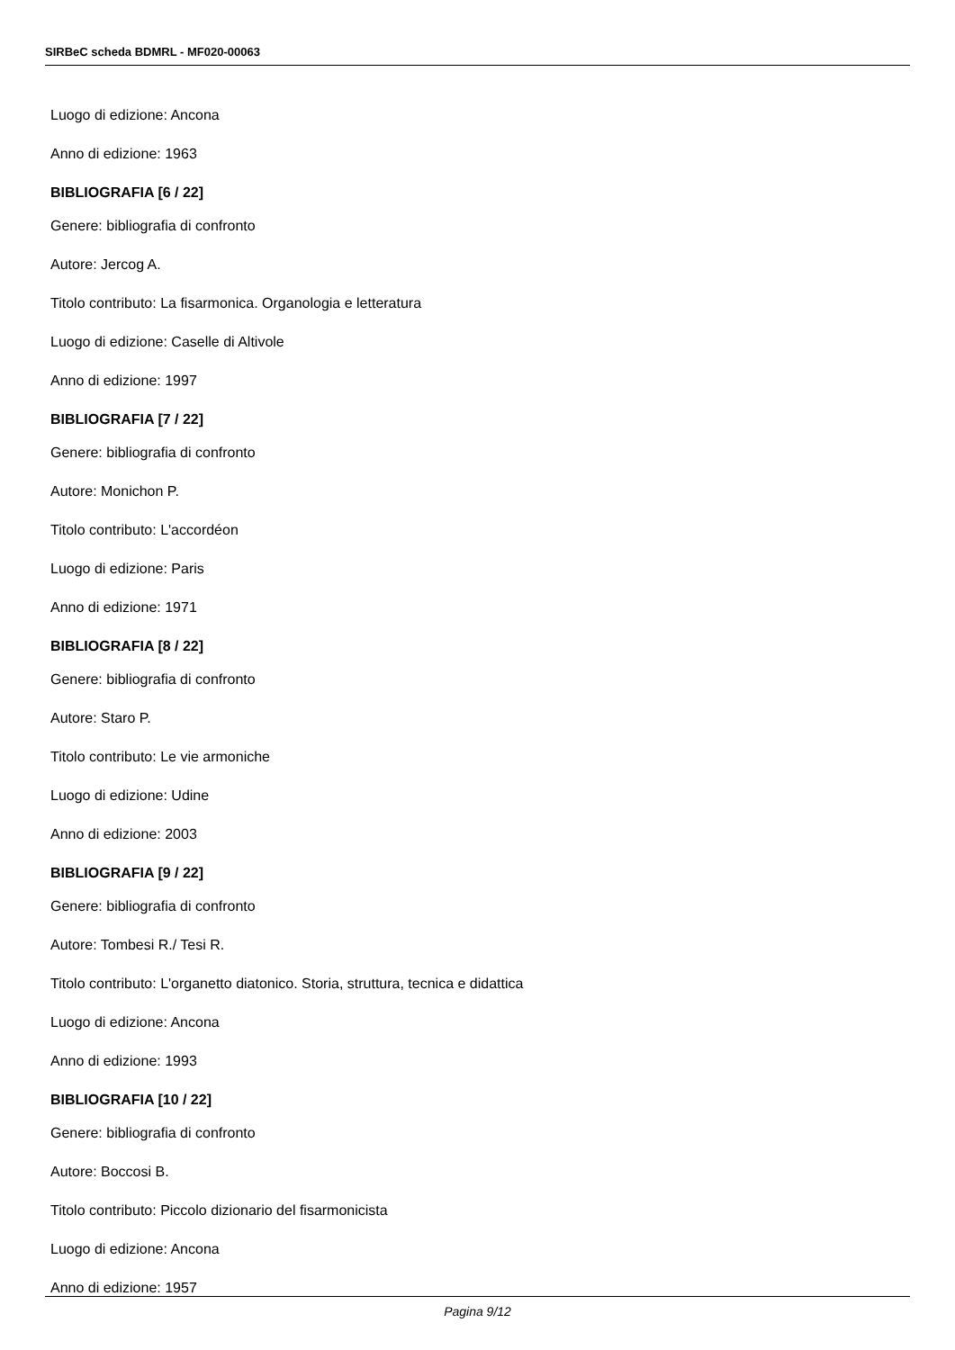SIRBeC scheda BDMRL - MF020-00063
Luogo di edizione: Ancona
Anno di edizione: 1963
BIBLIOGRAFIA [6 / 22]
Genere: bibliografia di confronto
Autore: Jercog A.
Titolo contributo: La fisarmonica. Organologia e letteratura
Luogo di edizione: Caselle di Altivole
Anno di edizione: 1997
BIBLIOGRAFIA [7 / 22]
Genere: bibliografia di confronto
Autore: Monichon P.
Titolo contributo: L'accordéon
Luogo di edizione: Paris
Anno di edizione: 1971
BIBLIOGRAFIA [8 / 22]
Genere: bibliografia di confronto
Autore: Staro P.
Titolo contributo: Le vie armoniche
Luogo di edizione: Udine
Anno di edizione: 2003
BIBLIOGRAFIA [9 / 22]
Genere: bibliografia di confronto
Autore: Tombesi R./ Tesi R.
Titolo contributo: L'organetto diatonico. Storia, struttura, tecnica e didattica
Luogo di edizione: Ancona
Anno di edizione: 1993
BIBLIOGRAFIA [10 / 22]
Genere: bibliografia di confronto
Autore: Boccosi B.
Titolo contributo: Piccolo dizionario del fisarmonicista
Luogo di edizione: Ancona
Anno di edizione: 1957
Pagina 9/12